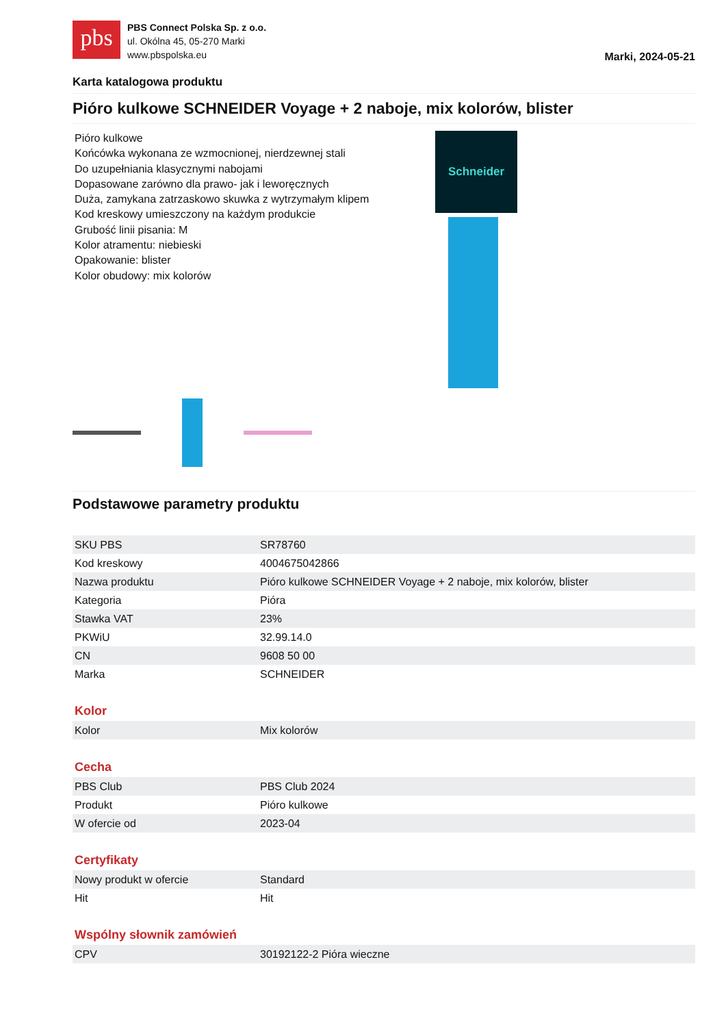pbs
PBS Connect Polska Sp. z o.o.
ul. Okólna 45, 05-270 Marki
www.pbspolska.eu
Marki, 2024-05-21
Karta katalogowa produktu
Pióro kulkowe SCHNEIDER Voyage + 2 naboje, mix kolorów, blister
Pióro kulkowe
Końcówka wykonana ze wzmocnionej, nierdzewnej stali
Do uzupełniania klasycznymi nabojami
Dopasowane zarówno dla prawo- jak i leworęcznych
Duża, zamykana zatrzaskowo skuwka z wytrzymałym klipem
Kod kreskowy umieszczony na każdym produkcie
Grubość linii pisania: M
Kolor atramentu: niebieski
Opakowanie: blister
Kolor obudowy: mix kolorów
Schneider
Podstawowe parametry produktu
| SKU PBS | SR78760 |
| Kod kreskowy | 4004675042866 |
| Nazwa produktu | Pióro kulkowe SCHNEIDER Voyage + 2 naboje, mix kolorów, blister |
| Kategoria | Pióra |
| Stawka VAT | 23% |
| PKWiU | 32.99.14.0 |
| CN | 9608 50 00 |
| Marka | SCHNEIDER |
Kolor
| Kolor | Mix kolorów |
Cecha
| PBS Club | PBS Club 2024 |
| Produkt | Pióro kulkowe |
| W ofercie od | 2023-04 |
Certyfikaty
| Nowy produkt w ofercie | Standard |
| Hit | Hit |
Wspólny słownik zamówień
| CPV | 30192122-2 Pióra wieczne |